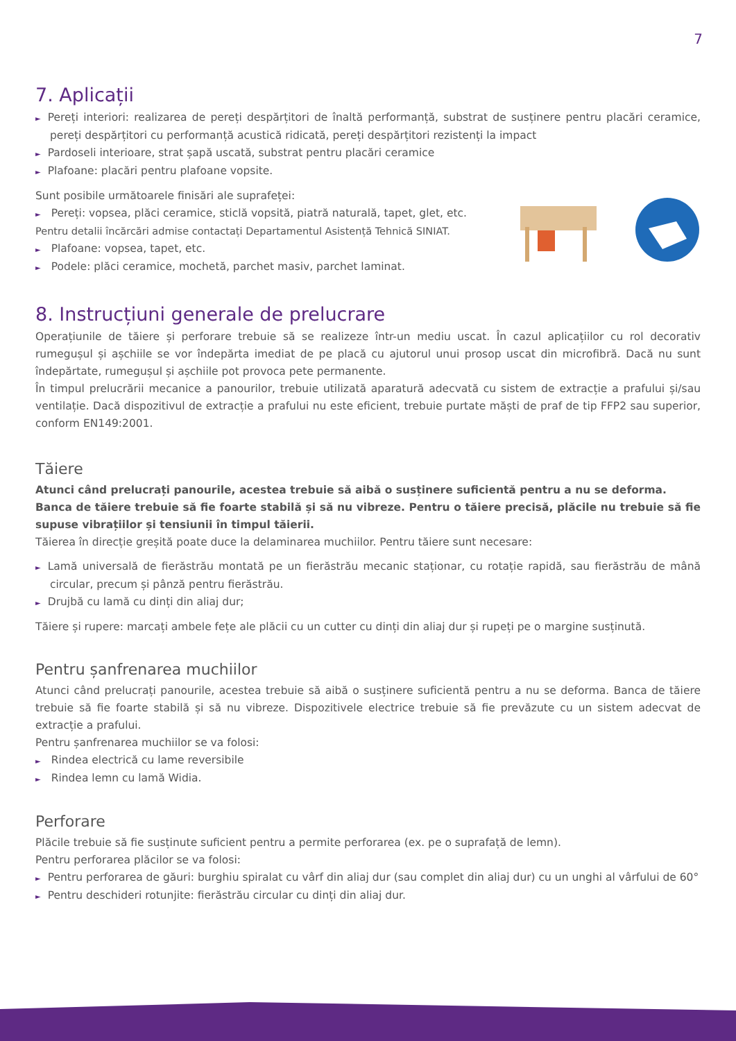7
7. Aplicații
► Pereți interiori: realizarea de pereți despărțitori de înaltă performanță, substrat de susținere pentru placări ceramice, pereți despărțitori cu performanță acustică ridicată, pereți despărțitori rezistenți la impact
► Pardoseli interioare, strat șapă uscată, substrat pentru placări ceramice
► Plafoane: placări pentru plafoane vopsite.
Sunt posibile următoarele finisări ale suprafeței:
► Pereți: vopsea, plăci ceramice, sticlă vopsită, piatră naturală, tapet, glet, etc.
Pentru detalii încărcări admise contactați Departamentul Asistență Tehnică SINIAT.
► Plafoane: vopsea, tapet, etc.
► Podele: plăci ceramice, mochetă, parchet masiv, parchet laminat.
8. Instrucțiuni generale de prelucrare
Operațiunile de tăiere și perforare trebuie să se realizeze într-un mediu uscat. În cazul aplicațiilor cu rol decorativ rumegușul și așchiile se vor îndepărta imediat de pe placă cu ajutorul unui prosop uscat din microfibră. Dacă nu sunt îndepărtate, rumegușul și așchiile pot provoca pete permanente.
În timpul prelucrării mecanice a panourilor, trebuie utilizată aparatură adecvată cu sistem de extracție a prafului și/sau ventilație. Dacă dispozitivul de extracție a prafului nu este eficient, trebuie purtate măști de praf de tip FFP2 sau superior, conform EN149:2001.
Tăiere
Atunci când prelucrați panourile, acestea trebuie să aibă o susținere suficientă pentru a nu se deforma.
Banca de tăiere trebuie să fie foarte stabilă și să nu vibreze. Pentru o tăiere precisă, plăcile nu trebuie să fie supuse vibrațiilor și tensiunii în timpul tăierii.
Tăierea în direcție greșită poate duce la delaminarea muchiilor. Pentru tăiere sunt necesare:
► Lamă universală de fierăstrău montată pe un fierăstrău mecanic staționar, cu rotație rapidă, sau fierăstrău de mână circular, precum și pânză pentru fierăstrău.
► Drujbă cu lamă cu dinți din aliaj dur;
Tăiere și rupere: marcați ambele fețe ale plăcii cu un cutter cu dinți din aliaj dur și rupeți pe o margine susținută.
Pentru șanfrenarea muchiilor
Atunci când prelucrați panourile, acestea trebuie să aibă o susținere suficientă pentru a nu se deforma. Banca de tăiere trebuie să fie foarte stabilă și să nu vibreze. Dispozitivele electrice trebuie să fie prevăzute cu un sistem adecvat de extracție a prafului.
Pentru șanfrenarea muchiilor se va folosi:
► Rindea electrică cu lame reversibile
► Rindea lemn cu lamă Widia.
Perforare
Plăcile trebuie să fie susținute suficient pentru a permite perforarea (ex. pe o suprafață de lemn).
Pentru perforarea plăcilor se va folosi:
► Pentru perforarea de găuri: burghiu spiralat cu vârf din aliaj dur (sau complet din aliaj dur) cu un unghi al vârfului de 60°
► Pentru deschideri rotunjite: fierăstrău circular cu dinți din aliaj dur.